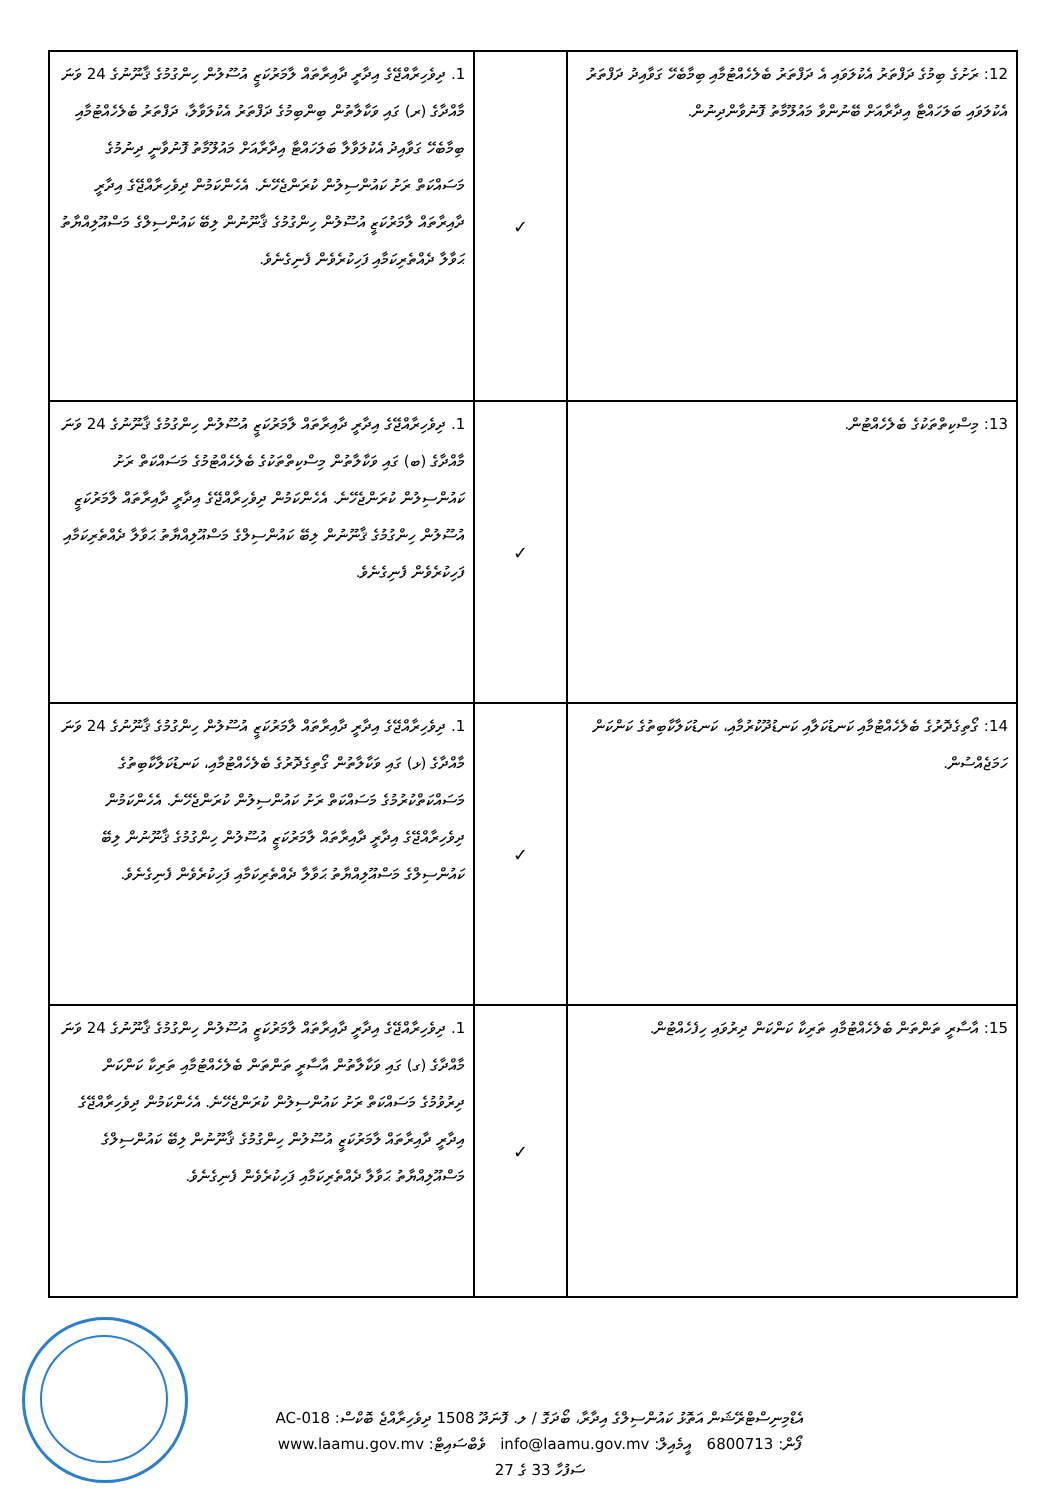| 12: ރަށުގެ ބިމުގެ ދަފްތަރު އެކުލަވައި އެ ދަފްތަރު ބެލެހެއްޓުމާއި ބިމާބެހޭ ގަވާއިދު ދަފްތަރު އެކުލަވައި ބަލަހައްޓާ އިދާރާއަށް ބޭނުންވާ މައުލޫމާތު ފޮނުވާންދިނުން. | ✓ | 1. ދިވެހިރާއްޖޭގެ އިދާރީ ދާއިރާތައް ލާމަރުކަޒީ އުސޫލުން ހިންގުމުގެ ޤާނޫނުގެ 24 ވަނަ މާއްދާގެ (ރ) ގައި ވަކާލާތުން ބިންބިމުގެ ދަފްތަރު އެކުލަވާލާ، ދަފްތަރު ބެލެހެއްޓުމާއި ބިމާބެހޭ ގަވާއިދު އެކުލަވާލާ ބަލަހައްޓާ އިދާރާއަށް މައުލޫމާތު ފޮނުވާނީ ދިނުމުގެ މަސައްކަތް ރަށު ކައުންސިލުން ކުރަންޖެހޭނެ. އެހެންކަމުން ދިވެހިރާއްޖޭގެ އިދާރީ ދާއިރާތައް ލާމަރުކަޒީ އުސޫލުން ހިންގުމުގެ ޤާނޫނުން ލިބޭ ކައުންސިލްގެ މަސްއޫލިއްޔާތު ޙަވާލާ ދެއްތެރިކަމާއި ފަހިކުރެވެން ފެނިގެނެވެ. |
| 13: މިސްކިތްތަކުގެ ބެލެހެއްޓުން. | ✓ | 1. ދިވެހިރާއްޖޭގެ އިދާރީ ދާއިރާތައް ލާމަރުކަޒީ އުސޫލުން ހިންގުމުގެ ޤާނޫނުގެ 24 ވަނަ މާއްދާގެ (ބ) ގައި ވަކާލާތުން މިސްކިތްތަކުގެ ބެލެހެއްޓުމުގެ މަސައްކަތް ރަށު ކައުންސިލުން ކުރަންޖެހޭނެ. އެހެންކަމުން ދިވެހިރާއްޖޭގެ އިދާރީ ދާއިރާތައް ލާމަރުކަޒީ އުސޫލުން ހިންގުމުގެ ޤާނޫނުން ލިބޭ ކައުންސިލްގެ މަސްއޫލިއްޔާތު ޙަވާލާ ދެއްތެރިކަމާއި ފަހިކުރެވެން ފެނިގެނެވެ. |
| 14: ގޯތިގެދޮރުގެ ބެލެހެއްޓުމާއި ކަނޑުކަލާއި ކަނޑުދޫކުރުމާއި، ކަނޑުކަލާކާބިތުގެ ކަންކަން ހަމަޖެއްސުން. | ✓ | 1. ދިވެހިރާއްޖޭގެ އިދާރީ ދާއިރާތައް ލާމަރުކަޒީ އުސޫލުން ހިންގުމުގެ ޤާނޫނުގެ 24 ވަނަ މާއްދާގެ (ޅ) ގައި ވަކާލާތުން ގޯތިގެދޮރުގެ ބެލެހެއްޓުމާއި، ކަނޑުކަލާކާބިތުގެ މަސައްކަތްކުރުމުގެ މަސައްކަތް ރަށު ކައުންސިލުން ކުރަންޖެހޭނެ. އެހެންކަމުން ދިވެހިރާއްޖޭގެ އިދާރީ ދާއިރާތައް ލާމަރުކަޒީ އުސޫލުން ހިންގުމުގެ ޤާނޫނުން ލިބޭ ކައުންސިލްގެ މަސްއޫލިއްޔާތު ޙަވާލާ ދެއްތެރިކަމާއި ފަހިކުރެވެން ފެނިގެނެވެ. |
| 15: އާސާރީ ތަންތަން ބެލެހެއްޓުމާއި ތަރިކާ ކަންކަން ދިރުވައި ހިފެހެއްޓުން. | ✓ | 1. ދިވެހިރާއްޖޭގެ އިދާރީ ދާއިރާތައް ލާމަރުކަޒީ އުސޫލުން ހިންގުމުގެ ޤާނޫނުގެ 24 ވަނަ މާއްދާގެ (ގ) ގައި ވަކާލާތުން އާސާރީ ތަންތަން ބެލެހެއްޓުމާއި ތަރިކާ ކަންކަން ދިރުވުމުގެ މަސައްކަތް ރަށު ކައުންސިލުން ކުރަންޖެހޭނެ. އެހެންކަމުން ދިވެހިރާއްޖޭގެ އިދާރީ ދާއިރާތައް ލާމަރުކަޒީ އުސޫލުން ހިންގުމުގެ ޤާނޫނުން ލިބޭ ކައުންސިލްގެ މަސްއޫލިއްޔާތު ޙަވާލާ ދެއްތެރިކަމާއި ފަހިކުރެވެން ފެނިގެނެވެ. |
އެޑްމިނިސްޓްރޭޝަން އަތޮޅު ކައުންސިލްގެ އިދާރާ، ބޯދަގޮ / ލ. ފޮނަދޫ 1508 ދިވެހިރާއްޖެ ބޮކްސް: AC-018
ފޯން: 6800713 އީމެއިލް: info@laamu.gov.mv ވެބްސައިޓް: www.laamu.gov.mv
ސަފުހާ 33 ގެ 27